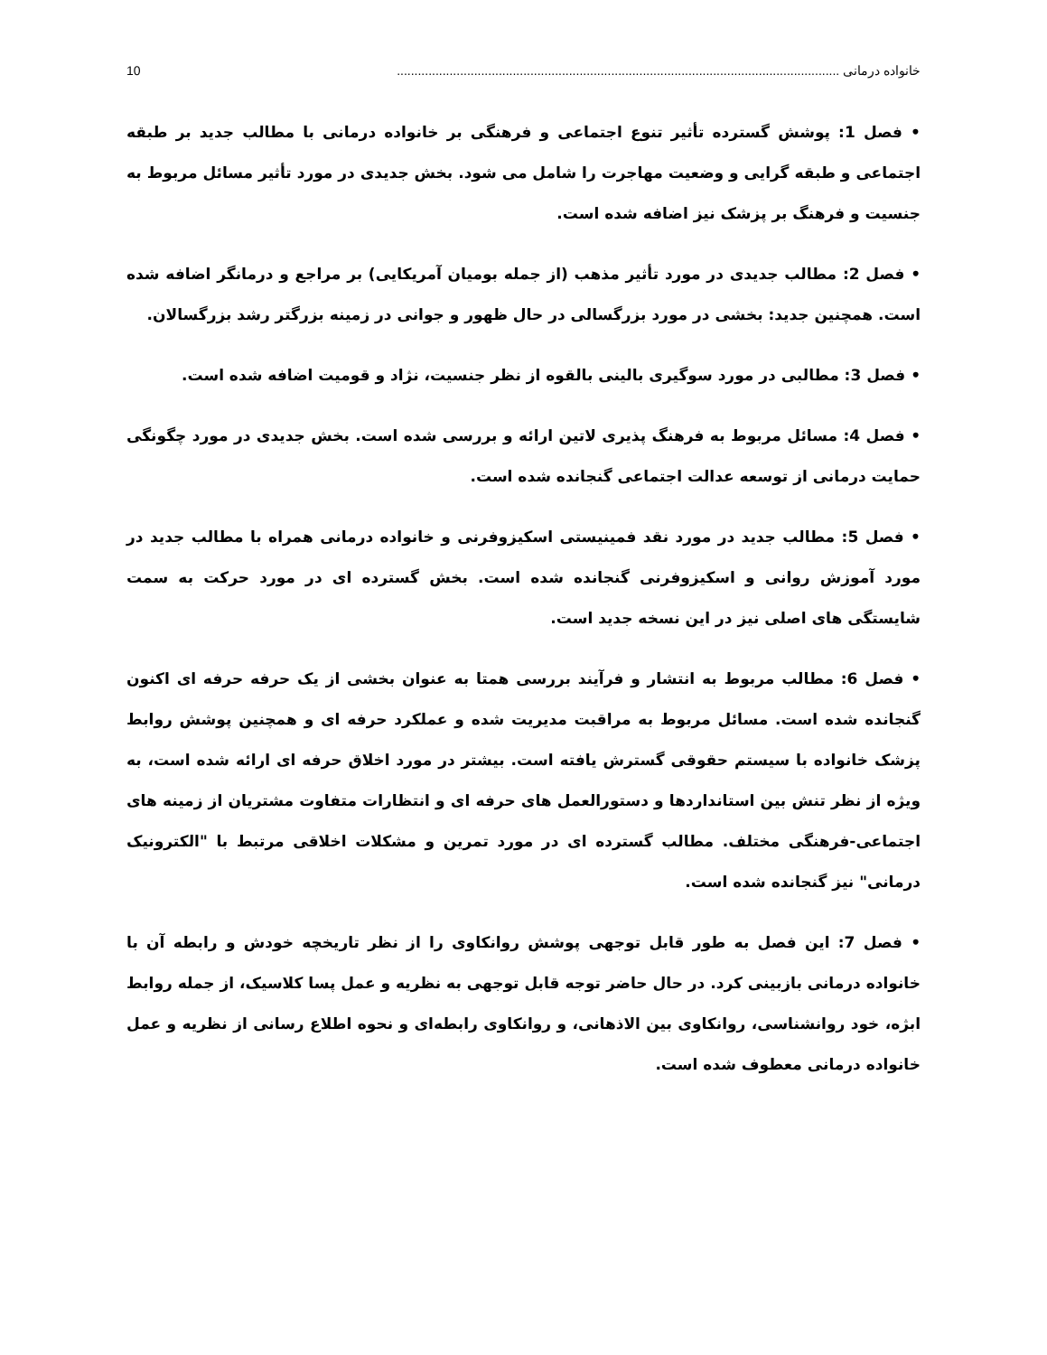خانواده درمانی .............................................................................................................................. 10
• فصل 1: پوشش گسترده تأثیر تنوع اجتماعی و فرهنگی بر خانواده درمانی با مطالب جدید بر طبقه اجتماعی و طبقه گرایی و وضعیت مهاجرت را شامل می شود. بخش جدیدی در مورد تأثیر مسائل مربوط به جنسیت و فرهنگ بر پزشک نیز اضافه شده است.
• فصل 2: مطالب جدیدی در مورد تأثیر مذهب (از جمله بومیان آمریکایی) بر مراجع و درمانگر اضافه شده است. همچنین جدید: بخشی در مورد بزرگسالی در حال ظهور و جوانی در زمینه بزرگتر رشد بزرگسالان.
• فصل 3: مطالبی در مورد سوگیری بالینی بالقوه از نظر جنسیت، نژاد و قومیت اضافه شده است.
• فصل 4: مسائل مربوط به فرهنگ پذیری لاتین ارائه و بررسی شده است. بخش جدیدی در مورد چگونگی حمایت درمانی از توسعه عدالت اجتماعی گنجانده شده است.
• فصل 5: مطالب جدید در مورد نقد فمینیستی اسکیزوفرنی و خانواده درمانی همراه با مطالب جدید در مورد آموزش روانی و اسکیزوفرنی گنجانده شده است. بخش گسترده ای در مورد حرکت به سمت شایستگی های اصلی نیز در این نسخه جدید است.
• فصل 6: مطالب مربوط به انتشار و فرآیند بررسی همتا به عنوان بخشی از یک حرفه حرفه ای اکنون گنجانده شده است. مسائل مربوط به مراقبت مدیریت شده و عملکرد حرفه ای و همچنین پوشش روابط پزشک خانواده با سیستم حقوقی گسترش یافته است. بیشتر در مورد اخلاق حرفه ای ارائه شده است، به ویژه از نظر تنش بین استانداردها و دستورالعمل های حرفه ای و انتظارات متفاوت مشتریان از زمینه های اجتماعی-فرهنگی مختلف. مطالب گسترده ای در مورد تمرین و مشکلات اخلاقی مرتبط با "الکترونیک درمانی" نیز گنجانده شده است.
• فصل 7: این فصل به طور قابل توجهی پوشش روانکاوی را از نظر تاریخچه خودش و رابطه آن با خانواده درمانی بازبینی کرد. در حال حاضر توجه قابل توجهی به نظریه و عمل پسا کلاسیک، از جمله روابط ابژه، خود روانشناسی، روانکاوی بین الاذهانی، و روانکاوی رابطه‌ای و نحوه اطلاع رسانی از نظریه و عمل خانواده درمانی معطوف شده است.